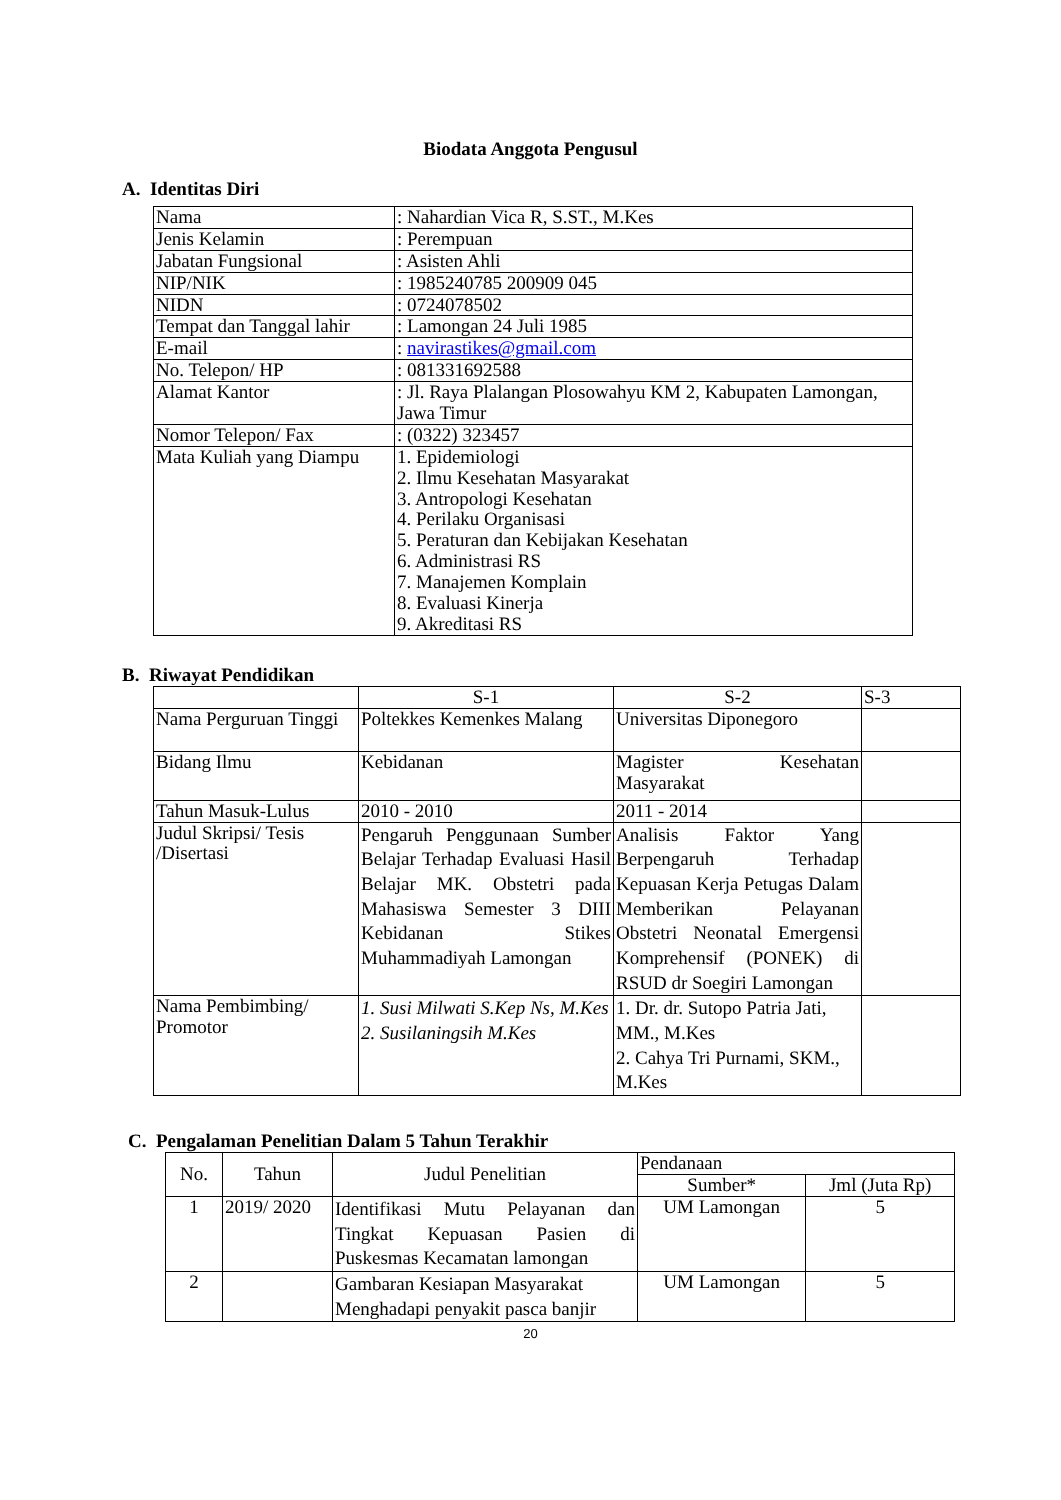Biodata Anggota Pengusul
A. Identitas Diri
| Nama | : Nahardian Vica R, S.ST., M.Kes |
| Jenis Kelamin | : Perempuan |
| Jabatan Fungsional | : Asisten Ahli |
| NIP/NIK | : 1985240785 200909 045 |
| NIDN | : 0724078502 |
| Tempat dan Tanggal lahir | : Lamongan 24 Juli 1985 |
| E-mail | : navirastikes@gmail.com |
| No. Telepon/ HP | : 081331692588 |
| Alamat Kantor | : Jl. Raya Plalangan Plosowahyu KM 2, Kabupaten Lamongan, Jawa Timur |
| Nomor Telepon/ Fax | : (0322) 323457 |
| Mata Kuliah yang Diampu | 1. Epidemiologi 2. Ilmu Kesehatan Masyarakat 3. Antropologi Kesehatan 4. Perilaku Organisasi 5. Peraturan dan Kebijakan Kesehatan 6. Administrasi RS 7. Manajemen Komplain 8. Evaluasi Kinerja 9. Akreditasi RS |
B. Riwayat Pendidikan
| | S-1 | S-2 | S-3 |
| --- | --- | --- | --- |
| Nama Perguruan Tinggi | Poltekkes Kemenkes Malang | Universitas Diponegoro | |
| Bidang Ilmu | Kebidanan | Magister Kesehatan Masyarakat | |
| Tahun Masuk-Lulus | 2010 - 2010 | 2011 - 2014 | |
| Judul Skripsi/ Tesis /Disertasi | Pengaruh Penggunaan Sumber Belajar Terhadap Evaluasi Hasil Belajar MK. Obstetri pada Mahasiswa Semester 3 DIII Kebidanan Stikes Muhammadiyah Lamongan | Analisis Faktor Yang Berpengaruh Terhadap Kepuasan Kerja Petugas Dalam Memberikan Pelayanan Obstetri Neonatal Emergensi Komprehensif (PONEK) di RSUD dr Soegiri Lamongan | |
| Nama Pembimbing/ Promotor | 1. Susi Milwati S.Kep Ns, M.Kes 2. Susilaningsih M.Kes | 1. Dr. dr. Sutopo Patria Jati, MM., M.Kes 2. Cahya Tri Purnami, SKM., M.Kes | |
C. Pengalaman Penelitian Dalam 5 Tahun Terakhir
| No. | Tahun | Judul Penelitian | Pendanaan | |
| --- | --- | --- | --- | --- |
| | | | Sumber* | Jml (Juta Rp) |
| 1 | 2019/ 2020 | Identifikasi Mutu Pelayanan dan Tingkat Kepuasan Pasien di Puskesmas Kecamatan lamongan | UM Lamongan | 5 |
| 2 | | Gambaran Kesiapan Masyarakat Menghadapi penyakit pasca banjir | UM Lamongan | 5 |
20